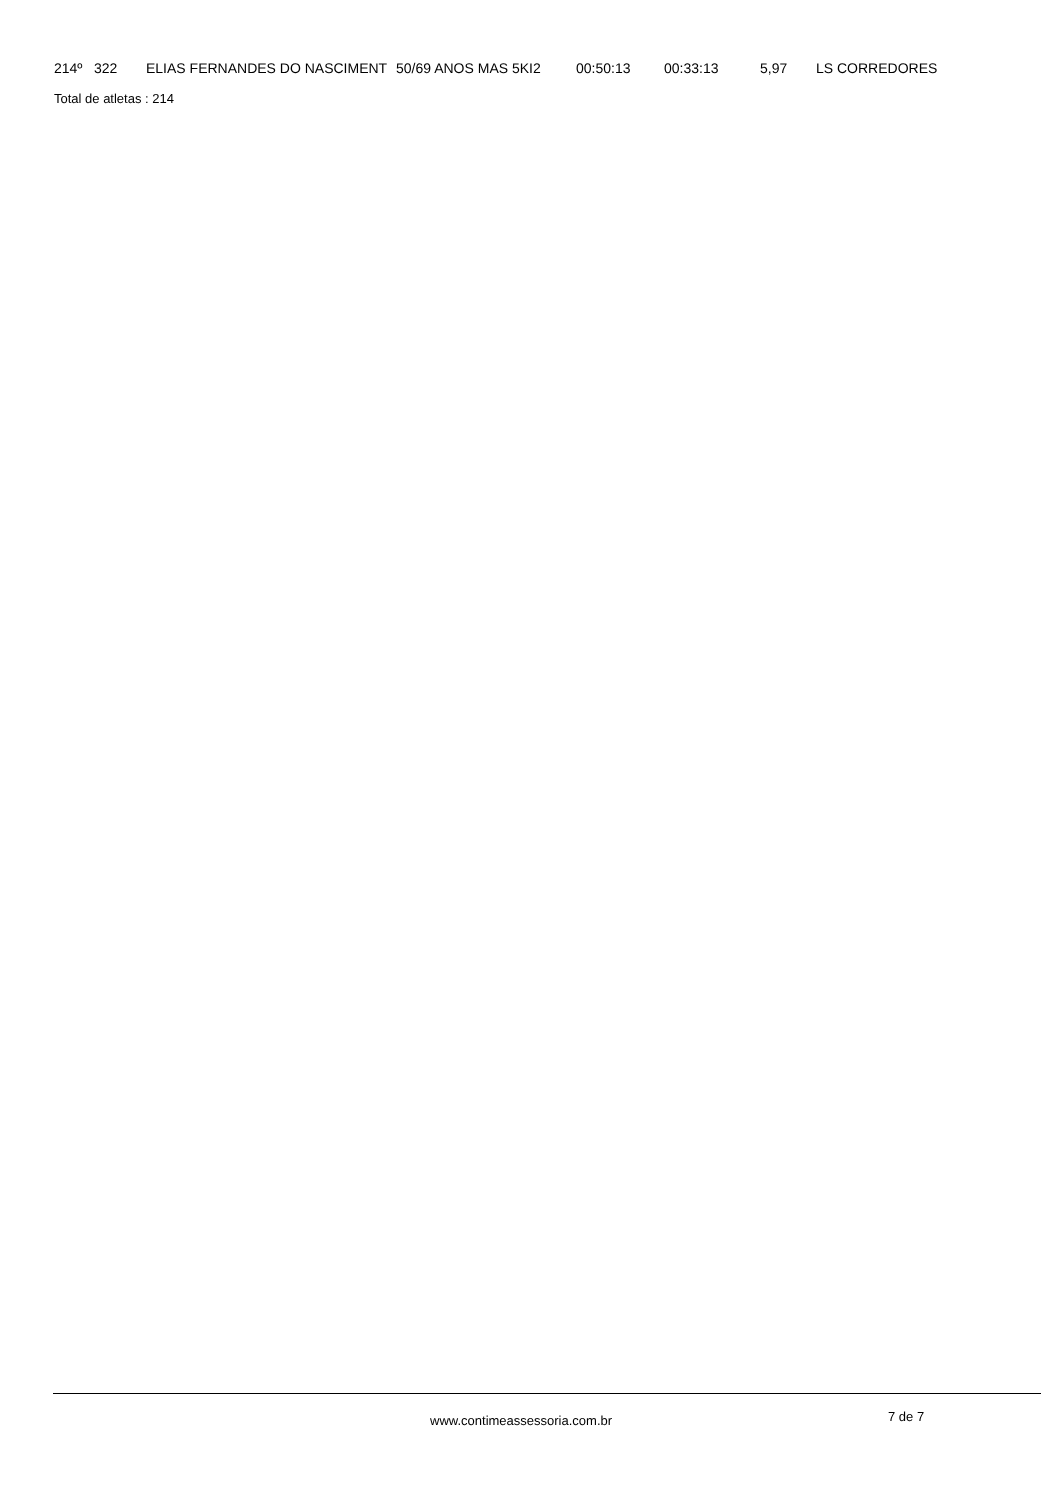| 214º | 322 | ELIAS FERNANDES DO NASCIMENT | 50/69 ANOS MAS 5KI2 | 00:50:13 | 00:33:13 | 5,97 | LS CORREDORES |
Total de atletas : 214
www.contimeassessoria.com.br 7 de 7